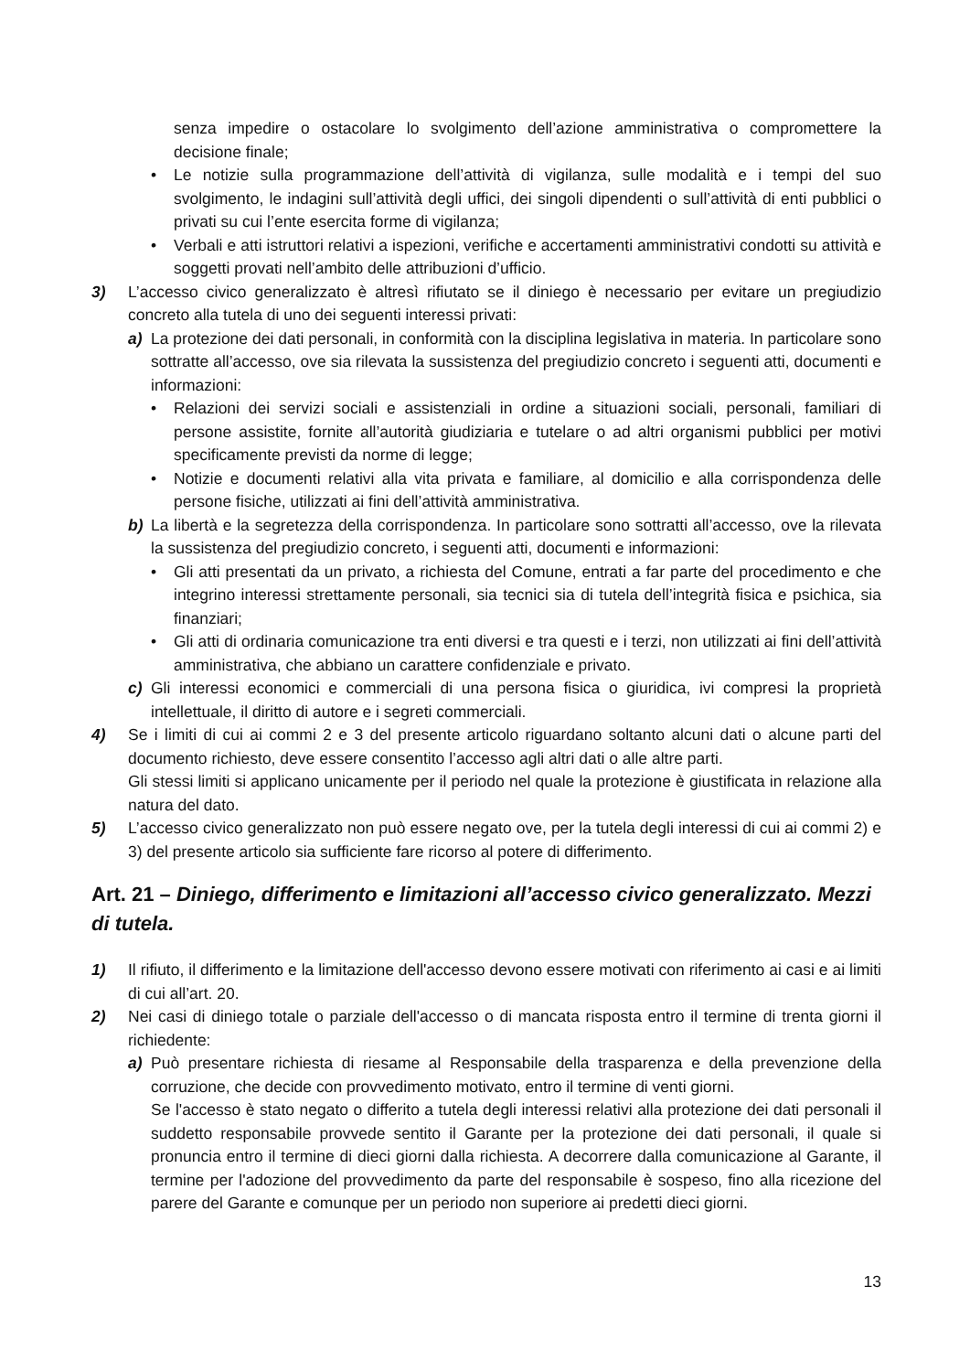senza impedire o ostacolare lo svolgimento dell’azione amministrativa o compromettere la decisione finale;
• Le notizie sulla programmazione dell’attività di vigilanza, sulle modalità e i tempi del suo svolgimento, le indagini sull’attività degli uffici, dei singoli dipendenti o sull’attività di enti pubblici o privati su cui l’ente esercita forme di vigilanza;
• Verbali e atti istruttori relativi a ispezioni, verifiche e accertamenti amministrativi condotti su attività e soggetti provati nell’ambito delle attribuzioni d’ufficio.
3) L’accesso civico generalizzato è altresì rifiutato se il diniego è necessario per evitare un pregiudizio concreto alla tutela di uno dei seguenti interessi privati:
a) La protezione dei dati personali, in conformità con la disciplina legislativa in materia. In particolare sono sottratte all’accesso, ove sia rilevata la sussistenza del pregiudizio concreto i seguenti atti, documenti e informazioni:
• Relazioni dei servizi sociali e assistenziali in ordine a situazioni sociali, personali, familiari di persone assistite, fornite all’autorità giudiziaria e tutelare o ad altri organismi pubblici per motivi specificamente previsti da norme di legge;
• Notizie e documenti relativi alla vita privata e familiare, al domicilio e alla corrispondenza delle persone fisiche, utilizzati ai fini dell’attività amministrativa.
b) La libertà e la segretezza della corrispondenza. In particolare sono sottratti all’accesso, ove la rilevata la sussistenza del pregiudizio concreto, i seguenti atti, documenti e informazioni:
• Gli atti presentati da un privato, a richiesta del Comune, entrati a far parte del procedimento e che integrino interessi strettamente personali, sia tecnici sia di tutela dell’integrità fisica e psichica, sia finanziari;
• Gli atti di ordinaria comunicazione tra enti diversi e tra questi e i terzi, non utilizzati ai fini dell’attività amministrativa, che abbiano un carattere confidenziale e privato.
c) Gli interessi economici e commerciali di una persona fisica o giuridica, ivi compresi la proprietà intellettuale, il diritto di autore e i segreti commerciali.
4) Se i limiti di cui ai commi 2 e 3 del presente articolo riguardano soltanto alcuni dati o alcune parti del documento richiesto, deve essere consentito l’accesso agli altri dati o alle altre parti.
Gli stessi limiti si applicano unicamente per il periodo nel quale la protezione è giustificata in relazione alla natura del dato.
5) L’accesso civico generalizzato non può essere negato ove, per la tutela degli interessi di cui ai commi 2) e 3) del presente articolo sia sufficiente fare ricorso al potere di differimento.
Art. 21 – Diniego, differimento e limitazioni all’accesso civico generalizzato. Mezzi di tutela.
1) Il rifiuto, il differimento e la limitazione dell'accesso devono essere motivati con riferimento ai casi e ai limiti di cui all’art. 20.
2) Nei casi di diniego totale o parziale dell'accesso o di mancata risposta entro il termine di trenta giorni il richiedente:
a) Può presentare richiesta di riesame al Responsabile della trasparenza e della prevenzione della corruzione, che decide con provvedimento motivato, entro il termine di venti giorni.
Se l'accesso è stato negato o differito a tutela degli interessi relativi alla protezione dei dati personali il suddetto responsabile provvede sentito il Garante per la protezione dei dati personali, il quale si pronuncia entro il termine di dieci giorni dalla richiesta. A decorrere dalla comunicazione al Garante, il termine per l'adozione del provvedimento da parte del responsabile è sospeso, fino alla ricezione del parere del Garante e comunque per un periodo non superiore ai predetti dieci giorni.
13